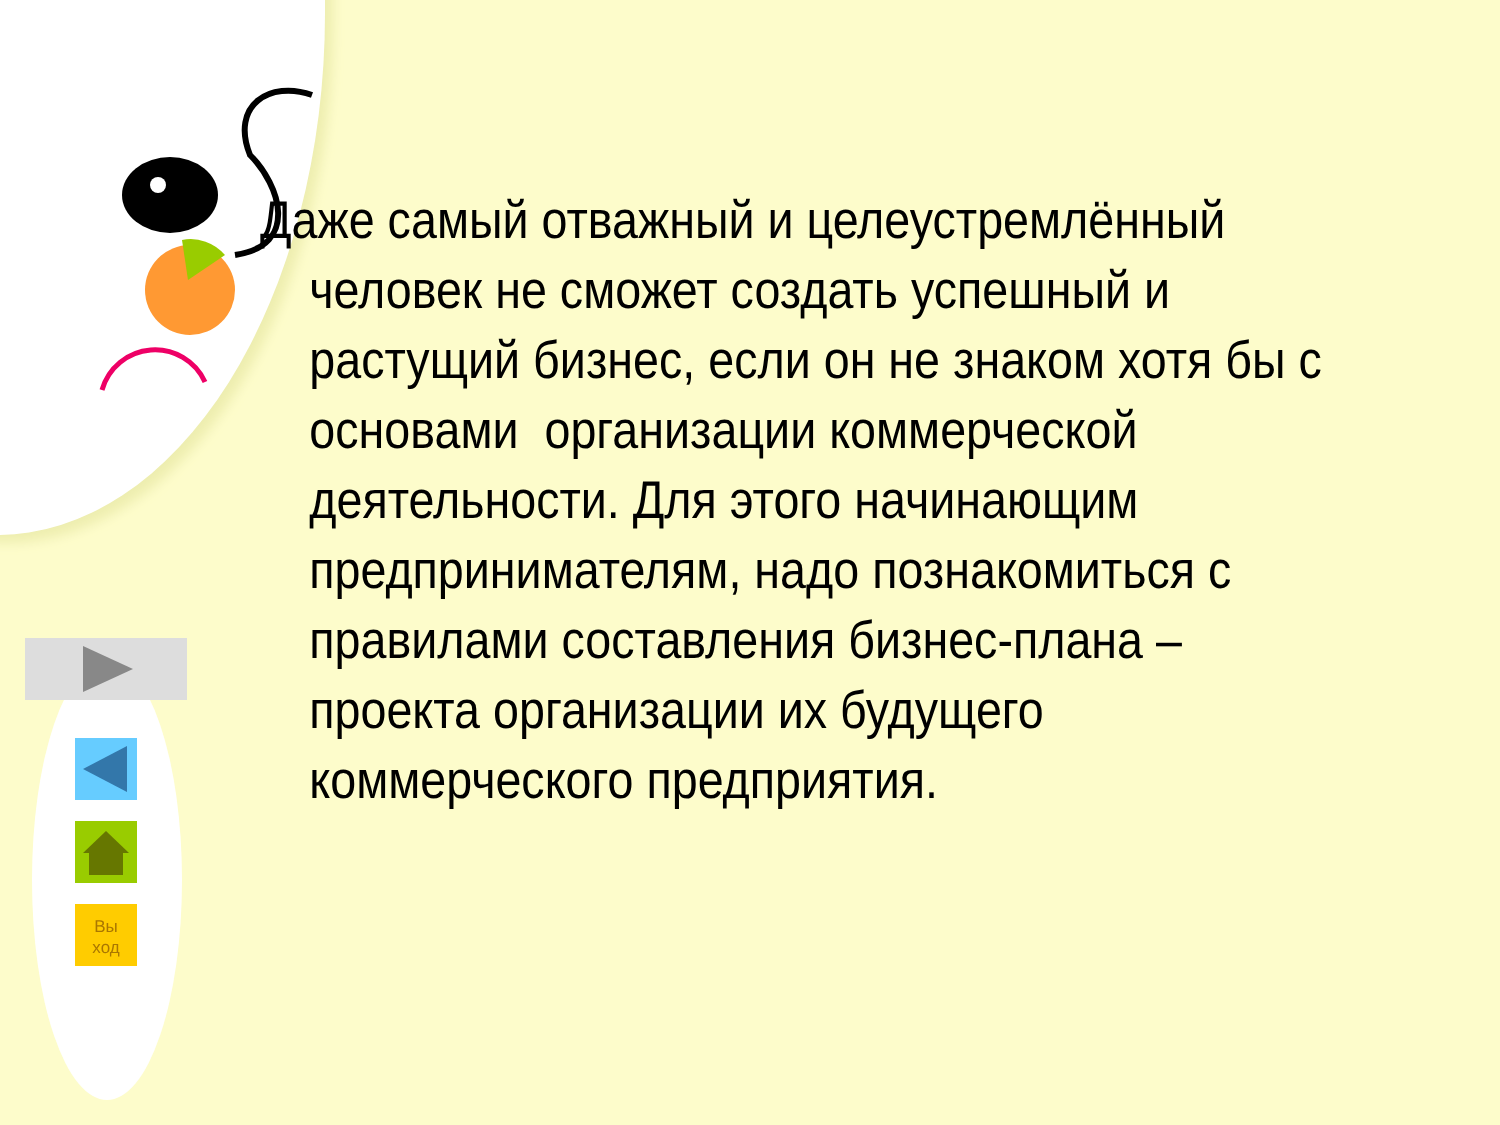Вы
ход
Даже самый отважный и целеустремлённый человек не сможет создать успешный и растущий бизнес, если он не знаком хотя бы с основами организации коммерческой деятельности. Для этого начинающим предпринимателям, надо познакомиться с правилами составления бизнес-плана – проекта организации их будущего коммерческого предприятия.